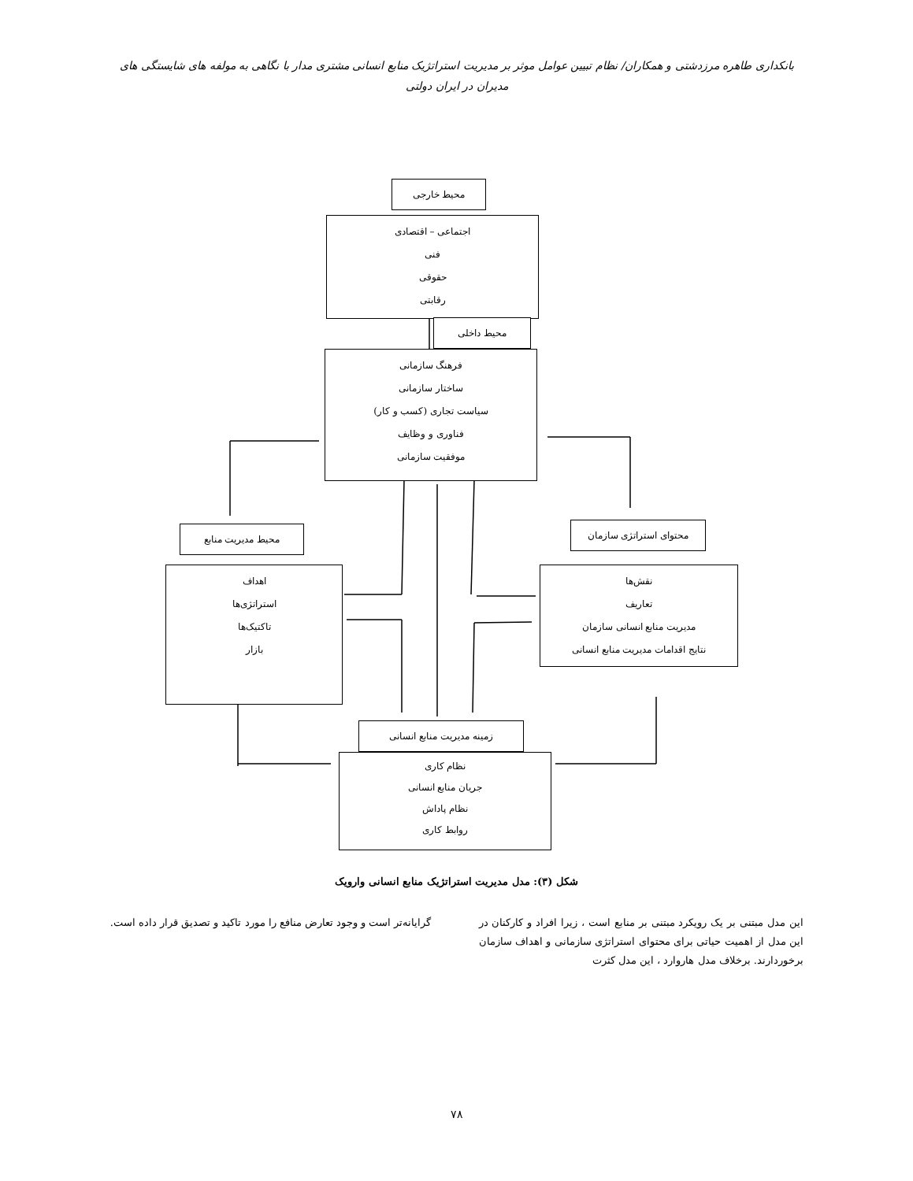بانکداری طاهره مرزدشتی و همکاران/ نظام تبیین عوامل موثر بر مدیریت استراتژیک منابع انسانی مشتری مدار با نگاهی به مولفه های شایستگی های مدیران در ایران دولتی
محیط خارجی
اجتماعی – اقتصادی
فنی
حقوقی
رقابتی
محیط داخلی
فرهنگ سازمانی
ساختار سازمانی
سیاست تجاری (کسب و کار)
فناوری و وظایف
موفقیت سازمانی
محیط مدیریت منابع محتوای استراتژی سازمان
اهداف
استراتژی‌ها
تاکتیک‌ها
بازار
نقش‌ها
تعاریف
مدیریت منابع انسانی سازمان
نتایج اقدامات مدیریت منابع انسانی
زمینه مدیریت منابع انسانی
نظام کاری
جریان منابع انسانی
نظام پاداش
روابط کاری
شکل (۳): مدل مدیریت استراتژیک منابع انسانی وارویک
این مدل مبتنی بر یک رویکرد مبتنی بر منابع است ، زیرا افراد و کارکنان در این مدل از اهمیت حیاتی برای محتوای استراتژی سازمانی و اهداف سازمان برخوردارند. برخلاف مدل هاروارد ، این مدل کثرت
گرایانه‌تر است و وجود تعارض منافع را مورد تاکید و تصدیق قرار داده است.
۷۸